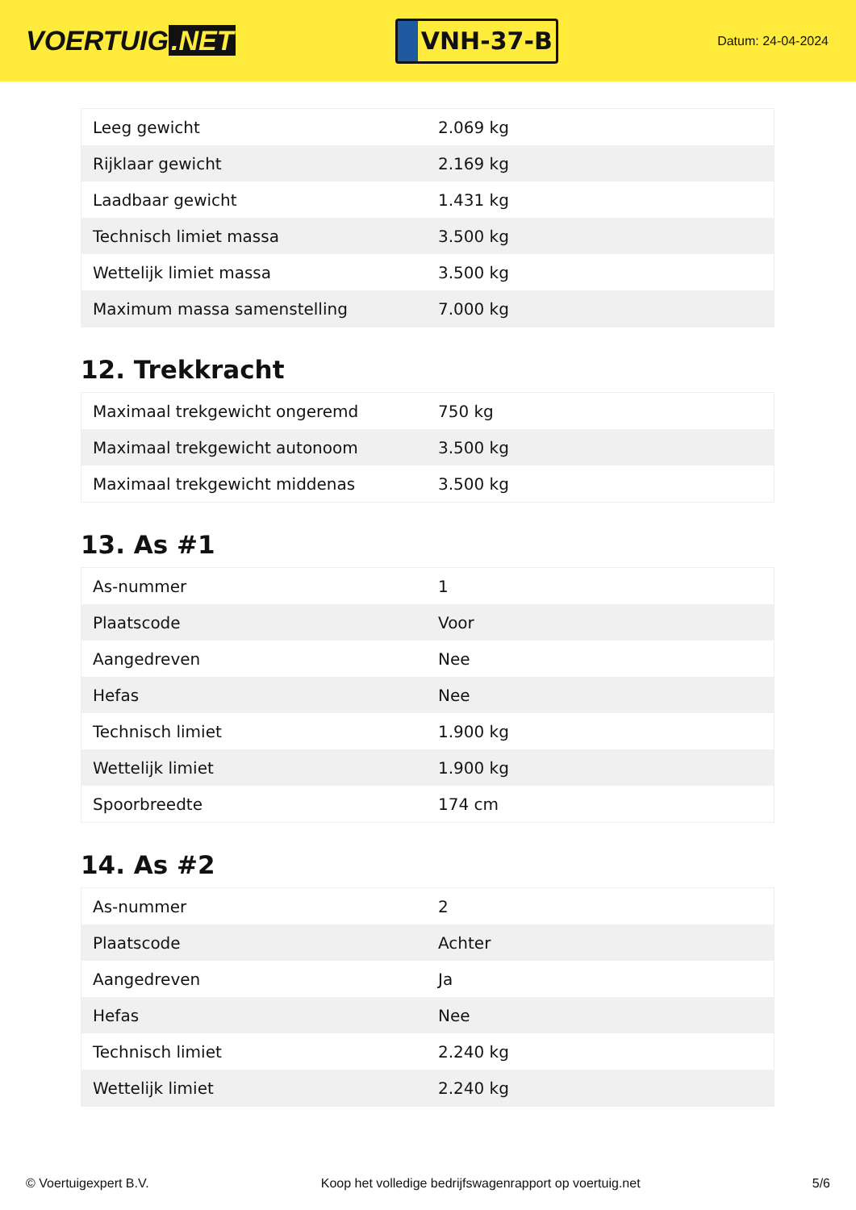VOERTUIG.NET
VNH-37-B
Datum: 24-04-2024
| Leeg gewicht | 2.069 kg |
| Rijklaar gewicht | 2.169 kg |
| Laadbaar gewicht | 1.431 kg |
| Technisch limiet massa | 3.500 kg |
| Wettelijk limiet massa | 3.500 kg |
| Maximum massa samenstelling | 7.000 kg |
12. Trekkracht
| Maximaal trekgewicht ongeremd | 750 kg |
| Maximaal trekgewicht autonoom | 3.500 kg |
| Maximaal trekgewicht middenas | 3.500 kg |
13. As #1
| As-nummer | 1 |
| Plaatscode | Voor |
| Aangedreven | Nee |
| Hefas | Nee |
| Technisch limiet | 1.900 kg |
| Wettelijk limiet | 1.900 kg |
| Spoorbreedte | 174 cm |
14. As #2
| As-nummer | 2 |
| Plaatscode | Achter |
| Aangedreven | Ja |
| Hefas | Nee |
| Technisch limiet | 2.240 kg |
| Wettelijk limiet | 2.240 kg |
© Voertuigexpert B.V. Koop het volledige bedrijfswagenrapport op voertuig.net 5/6